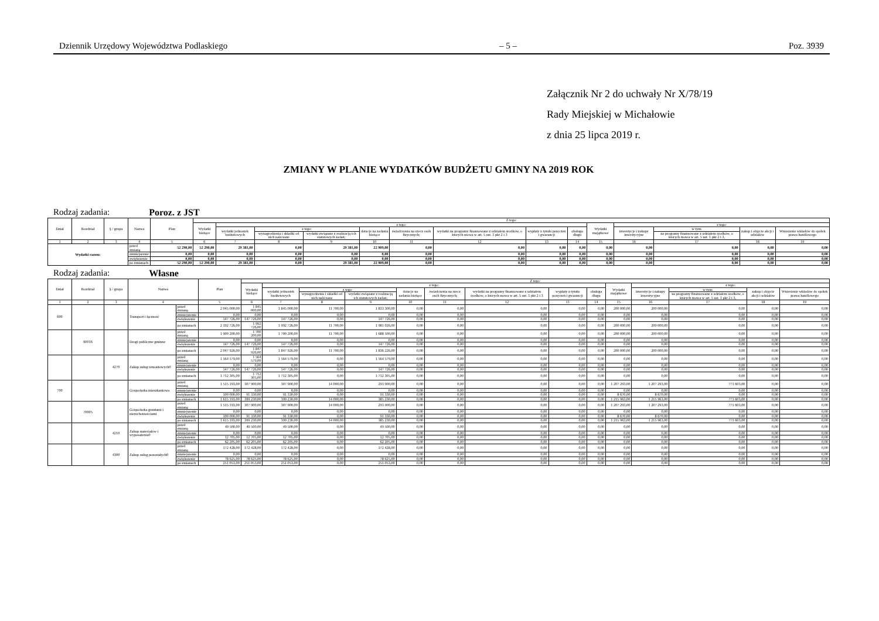Dziennik Urzędowy Województwa Podlaskiego – 5 – Poz. 3939
Załącznik Nr 2 do uchwały Nr X/78/19
Rady Miejskiej w Michałowie
z dnia 25 lipca 2019 r.
ZMIANY W PLANIE WYDATKÓW BUDŻETU GMINY NA 2019 ROK
Rodzaj zadania: Poroz. z JST
| Dział | Rozdział | § / grupa | Nazwa | | Plan | Z tego: | | | | | | | | | | | | | |
| --- | --- | --- | --- | --- | --- | --- | --- | --- | --- | --- | --- | --- | --- | --- | --- | --- | --- | --- | --- |
| | | | | | | Wydatki bieżące | z tego: | | | | | | | | Wydatki majątkowe | z tego: | | | |
| | | | | | | | wydatki jednostek budżetowych | z tego: | | dotacje na zadania bieżące | świadczenia na rzecz osób fizycznych; | wydatki na programy finansowane z udziałem środków, o których mowa w art. 5 ust. 1 pkt 2 i 3 | wypłaty z tytułu poręczeń i gwarancji | obsługa długu | | inwestycje i zakupy inwestycyjne | w tym: | zakup i objęcie akcji i udziałów | Wniesienie wkładów do spółek prawa handlowego |
| | | | | | | | | wynagrodzenia i składki od nich naliczane | wydatki związane z realizacją ich statutowych zadań; | | | | | | | | na programy finansowane z udziałem środków, o których mowa w art. 5 ust. 1 pkt 2 i 3, | | |
| 1 | 2 | 3 | 4 | | 5 | 6 | 7 | 8 | 9 | 10 | 11 | 12 | 13 | 14 | 15 | 16 | 17 | 18 | 19 |
| Wydatki razem: | | | | przed zmianą | 52 290,00 | 52 290,00 | 29 381,00 | 0,00 | 29 381,00 | 22 909,00 | 0,00 | 0,00 | 0,00 | 0,00 | 0,00 | 0,00 | 0,00 | 0,00 | 0,00 |
| | | | | zmniejszenie | 0,00 | 0,00 | 0,00 | 0,00 | 0,00 | 0,00 | 0,00 | 0,00 | 0,00 | 0,00 | 0,00 | 0,00 | 0,00 | 0,00 | 0,00 |
| | | | | zwiększenie | 0,00 | 0,00 | 0,00 | 0,00 | 0,00 | 0,00 | 0,00 | 0,00 | 0,00 | 0,00 | 0,00 | 0,00 | 0,00 | 0,00 | 0,00 |
| | | | | po zmianach | 52 290,00 | 52 290,00 | 29 381,00 | 0,00 | 29 381,00 | 22 909,00 | 0,00 | 0,00 | 0,00 | 0,00 | 0,00 | 0,00 | 0,00 | 0,00 | 0,00 |
Rodzaj zadania: Własne
| Dział | Rozdział | § / grupa | Nazwa | | Plan | Z tego: | | | | | | | | | | | | | |
| --- | --- | --- | --- | --- | --- | --- | --- | --- | --- | --- | --- | --- | --- | --- | --- | --- | --- | --- | --- |
| | | | | | | Wydatki bieżące | z tego: | | | | | | | | Wydatki majątkowe | z tego: | | | |
| | | | | | | | wydatki jednostek budżetowych | z tego: | | dotacje na zadania bieżące | świadczenia na rzecz osób fizycznych; | wydatki na programy finansowane z udziałem środków, o których mowa w art. 5 ust. 1 pkt 2 i 3 | wypłaty z tytułu poręczeń i gwarancji | obsługa długu | | inwestycje i zakupy inwestycyjne | w tym: | zakup i objęcie akcji i udziałów | Wniesienie wkładów do spółek prawa handlowego |
| | | | | | | | | wynagrodzenia i składki od nich naliczane | wydatki związane z realizacją ich statutowych zadań; | | | | | | | | na programy finansowane z udziałem środków, o których mowa w art. 5 ust. 1 pkt 2 i 3, | | |
| 1 | 2 | 3 | 4 | | 5 | 6 | 7 | 8 | 9 | 10 | 11 | 12 | 13 | 14 | 15 | 16 | 17 | 18 | 19 |
| 600 | | | Transport i łączność | przed zmianą | 2 045 000,00 | 1 845 000,00 | 1 845 000,00 | 11 700,00 | 1 833 300,00 | 0,00 | 0,00 | 0,00 | 0,00 | 0,00 | 200 000,00 | 200 000,00 | 0,00 | 0,00 | 0,00 |
| | | | | zmniejszenie | 0,00 | 0,00 | 0,00 | 0,00 | 0,00 | 0,00 | 0,00 | 0,00 | 0,00 | 0,00 | 0,00 | 0,00 | 0,00 | 0,00 | 0,00 |
| | | | | zwiększenie | 147 726,00 | 147 726,00 | 147 726,00 | 0,00 | 147 726,00 | 0,00 | 0,00 | 0,00 | 0,00 | 0,00 | 0,00 | 0,00 | 0,00 | 0,00 | 0,00 |
| | | | | po zmianach | 2 192 726,00 | 1 992 726,00 | 1 992 726,00 | 11 700,00 | 1 981 026,00 | 0,00 | 0,00 | 0,00 | 0,00 | 0,00 | 200 000,00 | 200 000,00 | 0,00 | 0,00 | 0,00 |
| | 60016 | | Drogi publiczne gminne | przed zmianą | 1 900 200,00 | 1 700 200,00 | 1 700 200,00 | 11 700,00 | 1 688 500,00 | 0,00 | 0,00 | 0,00 | 0,00 | 0,00 | 200 000,00 | 200 000,00 | 0,00 | 0,00 | 0,00 |
| | | | | zmniejszenie | 0,00 | 0,00 | 0,00 | 0,00 | 0,00 | 0,00 | 0,00 | 0,00 | 0,00 | 0,00 | 0,00 | 0,00 | 0,00 | 0,00 | 0,00 |
| | | | | zwiększenie | 147 726,00 | 147 726,00 | 147 726,00 | 0,00 | 147 726,00 | 0,00 | 0,00 | 0,00 | 0,00 | 0,00 | 0,00 | 0,00 | 0,00 | 0,00 | 0,00 |
| | | | | po zmianach | 2 047 926,00 | 1 847 926,00 | 1 847 926,00 | 11 700,00 | 1 836 226,00 | 0,00 | 0,00 | 0,00 | 0,00 | 0,00 | 200 000,00 | 200 000,00 | 0,00 | 0,00 | 0,00 |
| | | 4270 | Zakup usług remontowych0 | przed zmianą | 1 564 579,00 | 1 564 579,00 | 1 564 579,00 | 0,00 | 1 564 579,00 | 0,00 | 0,00 | 0,00 | 0,00 | 0,00 | 0,00 | 0,00 | 0,00 | 0,00 | 0,00 |
| | | | | zmniejszenie | 0,00 | 0,00 | 0,00 | 0,00 | 0,00 | 0,00 | 0,00 | 0,00 | 0,00 | 0,00 | 0,00 | 0,00 | 0,00 | 0,00 | 0,00 |
| | | | | zwiększenie | 147 726,00 | 147 726,00 | 147 726,00 | 0,00 | 147 726,00 | 0,00 | 0,00 | 0,00 | 0,00 | 0,00 | 0,00 | 0,00 | 0,00 | 0,00 | 0,00 |
| | | | | po zmianach | 1 712 305,00 | 1 712 305,00 | 1 712 305,00 | 0,00 | 1 712 305,00 | 0,00 | 0,00 | 0,00 | 0,00 | 0,00 | 0,00 | 0,00 | 0,00 | 0,00 | 0,00 |
| 700 | | | Gospodarka mieszkaniowa | przed zmianą | 1 515 193,00 | 307 900,00 | 307 900,00 | 14 000,00 | 293 900,00 | 0,00 | 0,00 | 0,00 | 0,00 | 0,00 | 1 207 293,00 | 1 207 293,00 | 771 603,00 | 0,00 | 0,00 |
| | | | | zmniejszenie | 0,00 | 0,00 | 0,00 | 0,00 | 0,00 | 0,00 | 0,00 | 0,00 | 0,00 | 0,00 | 0,00 | 0,00 | 0,00 | 0,00 | 0,00 |
| | | | | zwiększenie | 100 000,00 | 91 330,00 | 91 330,00 | 0,00 | 91 330,00 | 0,00 | 0,00 | 0,00 | 0,00 | 0,00 | 8 670,00 | 8 670,00 | 0,00 | 0,00 | 0,00 |
| | | | | po zmianach | 1 615 193,00 | 399 230,00 | 399 230,00 | 14 000,00 | 385 230,00 | 0,00 | 0,00 | 0,00 | 0,00 | 0,00 | 1 215 963,00 | 1 215 963,00 | 771 603,00 | 0,00 | 0,00 |
| | 70005 | | Gospodarka gruntami i nieruchomościami | przed zmianą | 1 515 193,00 | 307 900,00 | 307 900,00 | 14 000,00 | 293 900,00 | 0,00 | 0,00 | 0,00 | 0,00 | 0,00 | 1 207 293,00 | 1 207 293,00 | 771 603,00 | 0,00 | 0,00 |
| | | | | zmniejszenie | 0,00 | 0,00 | 0,00 | 0,00 | 0,00 | 0,00 | 0,00 | 0,00 | 0,00 | 0,00 | 0,00 | 0,00 | 0,00 | 0,00 | 0,00 |
| | | | | zwiększenie | 100 000,00 | 91 330,00 | 91 330,00 | 0,00 | 91 330,00 | 0,00 | 0,00 | 0,00 | 0,00 | 0,00 | 8 670,00 | 8 670,00 | 0,00 | 0,00 | 0,00 |
| | | | | po zmianach | 1 615 193,00 | 399 230,00 | 399 230,00 | 14 000,00 | 385 230,00 | 0,00 | 0,00 | 0,00 | 0,00 | 0,00 | 1 215 963,00 | 1 215 963,00 | 771 603,00 | 0,00 | 0,00 |
| | | 4210 | Zakup materiałów i wyposażenia0 | przed zmianą | 49 500,00 | 49 500,00 | 49 500,00 | 0,00 | 49 500,00 | 0,00 | 0,00 | 0,00 | 0,00 | 0,00 | 0,00 | 0,00 | 0,00 | 0,00 | 0,00 |
| | | | | zmniejszenie | 0,00 | 0,00 | 0,00 | 0,00 | 0,00 | 0,00 | 0,00 | 0,00 | 0,00 | 0,00 | 0,00 | 0,00 | 0,00 | 0,00 | 0,00 |
| | | | | zwiększenie | 12 705,00 | 12 705,00 | 12 705,00 | 0,00 | 12 705,00 | 0,00 | 0,00 | 0,00 | 0,00 | 0,00 | 0,00 | 0,00 | 0,00 | 0,00 | 0,00 |
| | | | | po zmianach | 62 205,00 | 62 205,00 | 62 205,00 | 0,00 | 62 205,00 | 0,00 | 0,00 | 0,00 | 0,00 | 0,00 | 0,00 | 0,00 | 0,00 | 0,00 | 0,00 |
| | | 4300 | Zakup usług pozostałych0 | przed zmianą | 172 428,00 | 172 428,00 | 172 428,00 | 0,00 | 172 428,00 | 0,00 | 0,00 | 0,00 | 0,00 | 0,00 | 0,00 | 0,00 | 0,00 | 0,00 | 0,00 |
| | | | | zmniejszenie | 0,00 | 0,00 | 0,00 | 0,00 | 0,00 | 0,00 | 0,00 | 0,00 | 0,00 | 0,00 | 0,00 | 0,00 | 0,00 | 0,00 | 0,00 |
| | | | | zwiększenie | 78 625,00 | 78 625,00 | 78 625,00 | 0,00 | 78 625,00 | 0,00 | 0,00 | 0,00 | 0,00 | 0,00 | 0,00 | 0,00 | 0,00 | 0,00 | 0,00 |
| | | | | po zmianach | 251 053,00 | 251 053,00 | 251 053,00 | 0,00 | 251 053,00 | 0,00 | 0,00 | 0,00 | 0,00 | 0,00 | 0,00 | 0,00 | 0,00 | 0,00 | 0,00 |